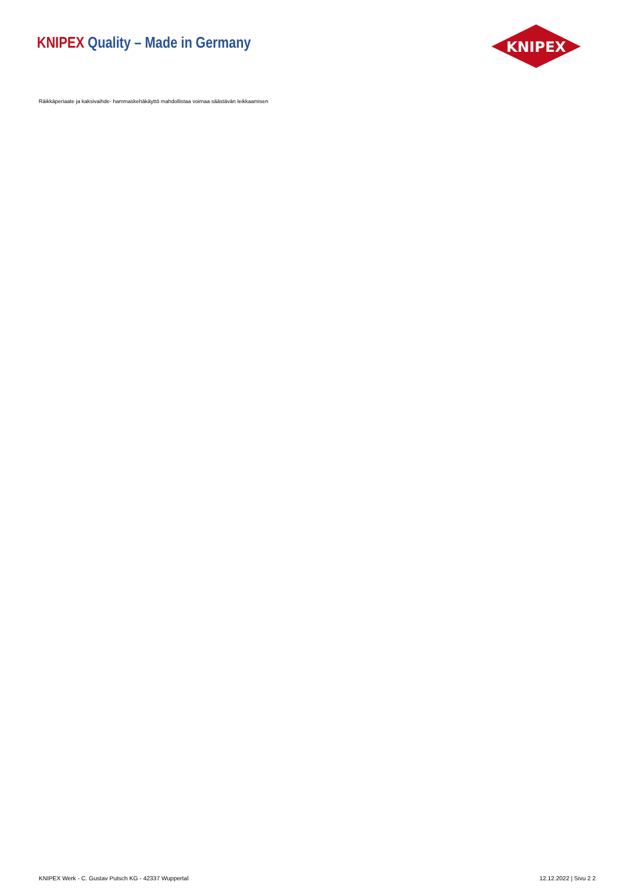KNIPEX Quality – Made in Germany
KNIPEX
®
Räikkäperiaate ja kaksivaihde- hammaskehäkäyttö mahdollistaa voimaa säästävän leikkaamisen
KNIPEX Werk - C. Gustav Putsch KG - 42337 Wuppertal 12.12.2022 | Sivu 2 2